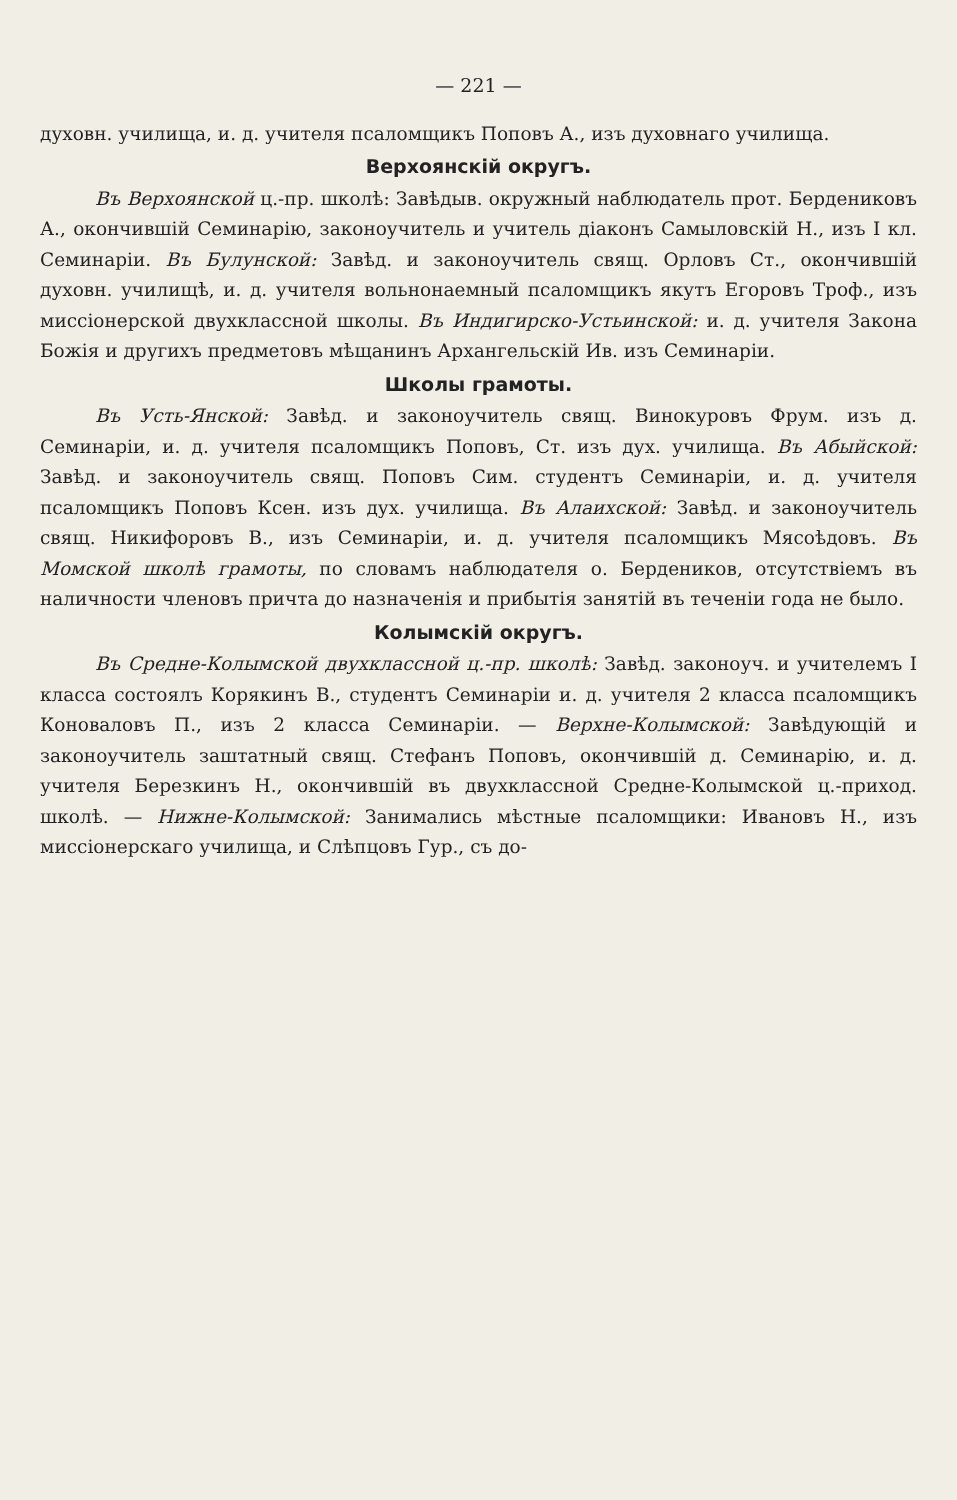— 221 —
духовн. училища, и. д. учителя псаломщикъ Поповъ А., изъ духовнаго училища.
Верхоянскій округъ.
Въ Верхоянской ц.-пр. школѣ: Завѣдыв. окружный наблюдатель прот. Бердениковъ А., окончившій Семинарію, законоучитель и учитель діаконъ Самыловскій Н., изъ I кл. Семинаріи. Въ Булунской: Завѣд. и законоучитель свящ. Орловъ Ст., окончившій духовн. училищѣ, и. д. учителя вольнонаемный псаломщикъ якутъ Егоровъ Троф., изъ миссіонерской двухклассной школы. Въ Индигирско-Устьинской: и. д. учителя Закона Божія и другихъ предметовъ мѣщанинъ Архангельскій Ив. изъ Семинаріи.
Школы грамоты.
Въ Усть-Янской: Завѣд. и законоучитель свящ. Винокуровъ Фрум. изъ д. Семинаріи, и. д. учителя псаломщикъ Поповъ, Ст. изъ дух. училища. Въ Абыйской: Завѣд. и законоучитель свящ. Поповъ Сим. студентъ Семинаріи, и. д. учителя псаломщикъ Поповъ Ксен. изъ дух. училища. Въ Алаихской: Завѣд. и законоучитель свящ. Никифоровъ В., изъ Семинаріи, и. д. учителя псаломщикъ Мясоѣдовъ. Въ Момской школѣ грамоты, по словамъ наблюдателя о. Бердеников, отсутствіемъ въ наличности членовъ причта до назначенія и прибытія занятій въ теченіи года не было.
Колымскій округъ.
Въ Средне-Колымской двухклассной ц.-пр. школѣ: Завѣд. законоуч. и учителемъ I класса состоялъ Корякинъ В., студентъ Семинаріи и. д. учителя 2 класса псаломщикъ Коноваловъ П., изъ 2 класса Семинаріи. — Верхне-Колымской: Завѣдующій и законоучитель заштатный свящ. Стефанъ Поповъ, окончившій д. Семинарію, и. д. учителя Березкинъ Н., окончившій въ двухклассной Средне-Колымской ц.-приход. школѣ. — Нижне-Колымской: Занимались мѣстные псаломщики: Ивановъ Н., изъ миссіонерскаго училища, и Слѣпцовъ Гур., съ до-